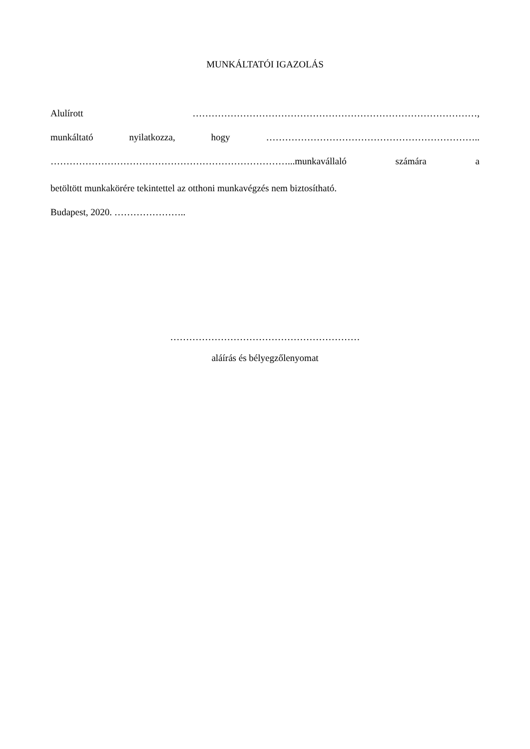MUNKÁLTATÓI IGAZOLÁS
Alulírott ………………………………………………………………………………,
munkáltató nyilatkozza, hogy …………………………………………………………..
…………………………………………………………………...munkavállaló számára a
betöltött munkakörére tekintettel az otthoni munkavégzés nem biztosítható.
Budapest, 2020. …………………..
……………………………………………………
aláírás és bélyegzőlenyomat